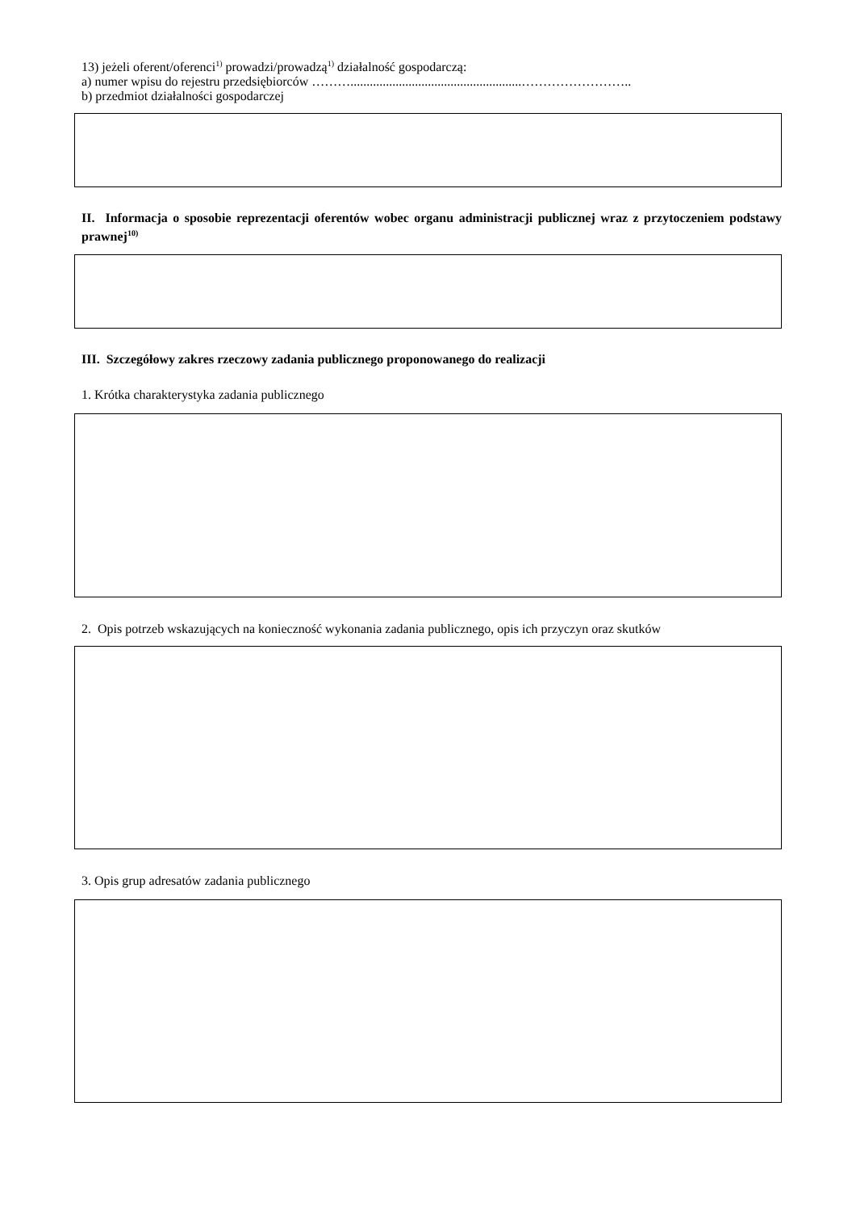13) jeżeli oferent/oferenci<sup>1)</sup> prowadzi/prowadzą<sup>1)</sup> działalność gospodarczą:
a) numer wpisu do rejestru przedsiębiorców ……….....................................................……………………..
b) przedmiot działalności gospodarczej
II. Informacja o sposobie reprezentacji oferentów wobec organu administracji publicznej wraz z przytoczeniem podstawy prawnej<sup>10)</sup>
III. Szczegółowy zakres rzeczowy zadania publicznego proponowanego do realizacji
1. Krótka charakterystyka zadania publicznego
2. Opis potrzeb wskazujących na konieczność wykonania zadania publicznego, opis ich przyczyn oraz skutków
3. Opis grup adresatów zadania publicznego